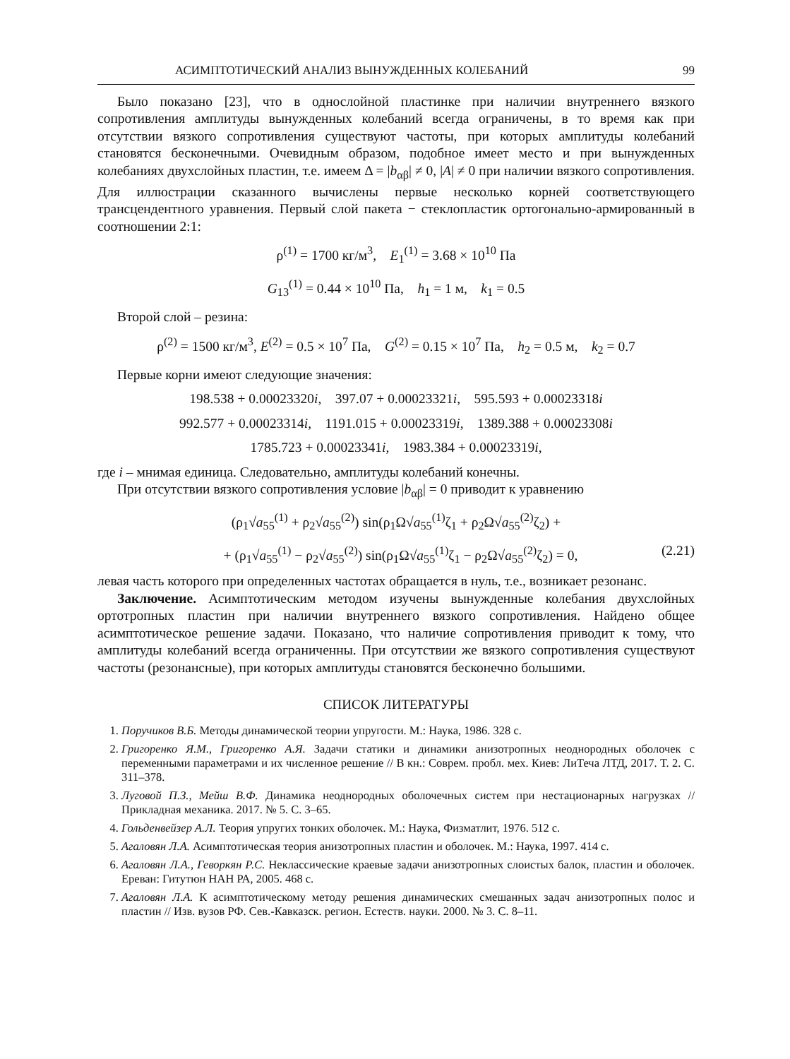АСИМПТОТИЧЕСКИЙ АНАЛИЗ ВЫНУЖДЕННЫХ КОЛЕБАНИЙ 99
Было показано [23], что в однослойной пластинке при наличии внутреннего вязкого сопротивления амплитуды вынужденных колебаний всегда ограничены, в то время как при отсутствии вязкого сопротивления существуют частоты, при которых амплитуды колебаний становятся бесконечными. Очевидным образом, подобное имеет место и при вынужденных колебаниях двухслойных пластин, т.е. имеем Δ = |b<sub>αβ</sub>| ≠ 0, |A| ≠ 0 при наличии вязкого сопротивления. Для иллюстрации сказанного вычислены первые несколько корней соответствующего трансцендентного уравнения. Первый слой пакета − стеклопластик ортогонально-армированный в соотношении 2:1:
ρ<sup>(1)</sup> = 1700 кг/м<sup>3</sup>, E<sub>1</sub><sup>(1)</sup> = 3.68 × 10<sup>10</sup> Па
G<sub>13</sub><sup>(1)</sup> = 0.44 × 10<sup>10</sup> Па, h<sub>1</sub> = 1 м, k<sub>1</sub> = 0.5
Второй слой – резина:
ρ<sup>(2)</sup> = 1500 кг/м<sup>3</sup>, E<sup>(2)</sup> = 0.5 × 10<sup>7</sup> Па, G<sup>(2)</sup> = 0.15 × 10<sup>7</sup> Па, h<sub>2</sub> = 0.5 м, k<sub>2</sub> = 0.7
Первые корни имеют следующие значения:
198.538 + 0.00023320i, 397.07 + 0.00023321i, 595.593 + 0.00023318i
992.577 + 0.00023314i, 1191.015 + 0.00023319i, 1389.388 + 0.00023308i
1785.723 + 0.00023341i, 1983.384 + 0.00023319i,
где i – мнимая единица. Следовательно, амплитуды колебаний конечны.
При отсутствии вязкого сопротивления условие |b<sub>αβ</sub>| = 0 приводит к уравнению
(ρ<sub>1</sub>√a<sub>55</sub><sup>(1)</sup> + ρ<sub>2</sub>√a<sub>55</sub><sup>(2)</sup>) sin(ρ<sub>1</sub>Ω√a<sub>55</sub><sup>(1)</sup>ζ<sub>1</sub> + ρ<sub>2</sub>Ω√a<sub>55</sub><sup>(2)</sup>ζ<sub>2</sub>) +
+ (ρ<sub>1</sub>√a<sub>55</sub><sup>(1)</sup> − ρ<sub>2</sub>√a<sub>55</sub><sup>(2)</sup>) sin(ρ<sub>1</sub>Ω√a<sub>55</sub><sup>(1)</sup>ζ<sub>1</sub> − ρ<sub>2</sub>Ω√a<sub>55</sub><sup>(2)</sup>ζ<sub>2</sub>) = 0, (2.21)
левая часть которого при определенных частотах обращается в нуль, т.е., возникает резонанс.
Заключение. Асимптотическим методом изучены вынужденные колебания двухслойных ортотропных пластин при наличии внутреннего вязкого сопротивления. Найдено общее асимптотическое решение задачи. Показано, что наличие сопротивления приводит к тому, что амплитуды колебаний всегда ограниченны. При отсутствии же вязкого сопротивления существуют частоты (резонансные), при которых амплитуды становятся бесконечно большими.
СПИСОК ЛИТЕРАТУРЫ
1. Поручиков В.Б. Методы динамической теории упругости. М.: Наука, 1986. 328 с.
2. Григоренко Я.М., Григоренко А.Я. Задачи статики и динамики анизотропных неоднородных оболочек с переменными параметрами и их численное решение // В кн.: Соврем. пробл. мех. Киев: ЛиТеча ЛТД, 2017. Т. 2. С. 311–378.
3. Луговой П.З., Мейш В.Ф. Динамика неоднородных оболочечных систем при нестационарных нагрузках // Прикладная механика. 2017. № 5. С. 3–65.
4. Гольденвейзер А.Л. Теория упругих тонких оболочек. М.: Наука, Физматлит, 1976. 512 с.
5. Агаловян Л.А. Асимптотическая теория анизотропных пластин и оболочек. М.: Наука, 1997. 414 с.
6. Агаловян Л.А., Геворкян Р.С. Неклассические краевые задачи анизотропных слоистых балок, пластин и оболочек. Ереван: Гитутюн НАН РА, 2005. 468 с.
7. Агаловян Л.А. К асимптотическому методу решения динамических смешанных задач анизотропных полос и пластин // Изв. вузов РФ. Сев.-Кавказск. регион. Естеств. науки. 2000. № 3. С. 8–11.